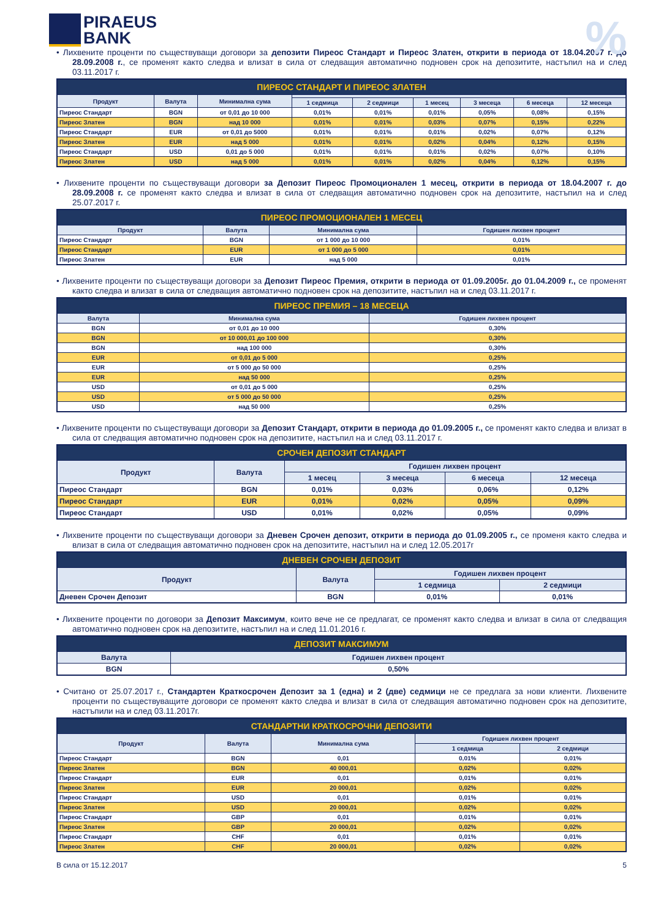PIRAEUS
BANK
%
• Лихвените проценти по съществуващи договори за депозити Пиреос Стандарт и Пиреос Златен, открити в периода от 18.04.2007 г. до 28.09.2008 г., се променят както следва и влизат в сила от следващия автоматично подновен срок на депозитите, настъпил на и след 03.11.2017 г.
| ПИРЕОС СТАНДАРТ И ПИРЕОС ЗЛАТЕН | | | | | | | | |
| --- | --- | --- | --- | --- | --- | --- | --- | --- |
| Продукт | Валута | Минимална сума | | | | | | |
| | | | 1 седмица | 2 седмици | 1 месец | 3 месеца | 6 месеца | 12 месеца |
| Пиреос Стандарт | BGN | от 0,01 до 10 000 | 0,01% | 0,01% | 0,01% | 0,05% | 0,08% | 0,15% |
| Пиреос Златен | BGN | над 10 000 | 0,01% | 0,01% | 0,03% | 0,07% | 0,15% | 0,22% |
| Пиреос Стандарт | EUR | от 0,01 до 5000 | 0,01% | 0,01% | 0,01% | 0,02% | 0,07% | 0,12% |
| Пиреос Златен | EUR | над 5 000 | 0,01% | 0,01% | 0,02% | 0,04% | 0,12% | 0,15% |
| Пиреос Стандарт | USD | 0,01 до 5 000 | 0,01% | 0,01% | 0,01% | 0,02% | 0,07% | 0,10% |
| Пиреос Златен | USD | над 5 000 | 0,01% | 0,01% | 0,02% | 0,04% | 0,12% | 0,15% |
• Лихвените проценти по съществуващи договори за Депозит Пиреос Промоционален 1 месец, открити в периода от 18.04.2007 г. до 28.09.2008 г. се променят както следва и влизат в сила от следващия автоматично подновен срок на депозитите, настъпил на и след 25.07.2017 г.
| ПИРЕОС ПРОМОЦИОНАЛЕН 1 МЕСЕЦ | | | |
| --- | --- | --- | --- |
| Продукт | Валута | Минимална сума | Годишен лихвен процент |
| Пиреос Стандарт | BGN | от 1 000 до 10 000 | 0,01% |
| Пиреос Стандарт | EUR | от 1 000 до 5 000 | 0,01% |
| Пиреос Златен | EUR | над 5 000 | 0,01% |
• Лихвените проценти по съществуващи договори за Депозит Пиреос Премия, открити в периода от 01.09.2005г. до 01.04.2009 г., се променят както следва и влизат в сила от следващия автоматично подновен срок на депозитите, настъпил на и след 03.11.2017 г.
| ПИРЕОС ПРЕМИЯ – 18 МЕСЕЦА | | |
| --- | --- | --- |
| Валута | Минимална сума | Годишен лихвен процент |
| BGN | от 0,01 до 10 000 | 0,30% |
| BGN | от 10 000,01 до 100 000 | 0,30% |
| BGN | над 100 000 | 0,30% |
| EUR | от 0,01 до 5 000 | 0,25% |
| EUR | от 5 000 до 50 000 | 0,25% |
| EUR | над 50 000 | 0,25% |
| USD | от 0,01 до 5 000 | 0,25% |
| USD | от 5 000 до 50 000 | 0,25% |
| USD | над 50 000 | 0,25% |
• Лихвените проценти по съществуващи договори за Депозит Стандарт, открити в периода до 01.09.2005 г., се променят както следва и влизат в сила от следващия автоматично подновен срок на депозитите, настъпил на и след 03.11.2017 г.
| СРОЧЕН ДЕПОЗИТ СТАНДАРТ | | | | | |
| --- | --- | --- | --- | --- | --- |
| Продукт | Валута | Годишен лихвен процент | | | |
| | | 1 месец | 3 месеца | 6 месеца | 12 месеца |
| Пиреос Стандарт | BGN | 0,01% | 0,03% | 0,06% | 0,12% |
| Пиреос Стандарт | EUR | 0,01% | 0,02% | 0,05% | 0,09% |
| Пиреос Стандарт | USD | 0,01% | 0,02% | 0,05% | 0,09% |
• Лихвените проценти по съществуващи договори за Дневен Срочен депозит, открити в периода до 01.09.2005 г., се променя както следва и влизат в сила от следващия автоматично подновен срок на депозитите, настъпил на и след 12.05.2017г
| ДНЕВЕН СРОЧЕН ДЕПОЗИТ | | | |
| --- | --- | --- | --- |
| Продукт | Валута | Годишен лихвен процент | |
| | | 1 седмица | 2 седмици |
| Дневен Срочен Депозит | BGN | 0,01% | 0,01% |
• Лихвените проценти по договори за Депозит Максимум, които вече не се предлагат, се променят както следва и влизат в сила от следващия автоматично подновен срок на депозитите, настъпил на и след 11.01.2016 г.
| ДЕПОЗИТ МАКСИМУМ | |
| --- | --- |
| Валута | Годишен лихвен процент |
| BGN | 0,50% |
• Считано от 25.07.2017 г., Стандартен Краткосрочен Депозит за 1 (една) и 2 (две) седмици не се предлага за нови клиенти. Лихвените проценти по съществуващите договори се променят както следва и влизат в сила от следващия автоматично подновен срок на депозитите, настъпили на и след 03.11.2017г.
| СТАНДАРТНИ КРАТКОСРОЧНИ ДЕПОЗИТИ | | | | |
| --- | --- | --- | --- | --- |
| Продукт | Валута | Минимална сума | Годишен лихвен процент | |
| | | | 1 седмица | 2 седмици |
| Пиреос Стандарт | BGN | 0,01 | 0,01% | 0,01% |
| Пиреос Златен | BGN | 40 000,01 | 0,02% | 0,02% |
| Пиреос Стандарт | EUR | 0,01 | 0,01% | 0,01% |
| Пиреос Златен | EUR | 20 000,01 | 0,02% | 0,02% |
| Пиреос Стандарт | USD | 0,01 | 0,01% | 0,01% |
| Пиреос Златен | USD | 20 000,01 | 0,02% | 0,02% |
| Пиреос Стандарт | GBP | 0,01 | 0,01% | 0,01% |
| Пиреос Златен | GBP | 20 000,01 | 0,02% | 0,02% |
| Пиреос Стандарт | CHF | 0,01 | 0,01% | 0,01% |
| Пиреос Златен | CHF | 20 000,01 | 0,02% | 0,02% |
В сила от 15.12.2017 5